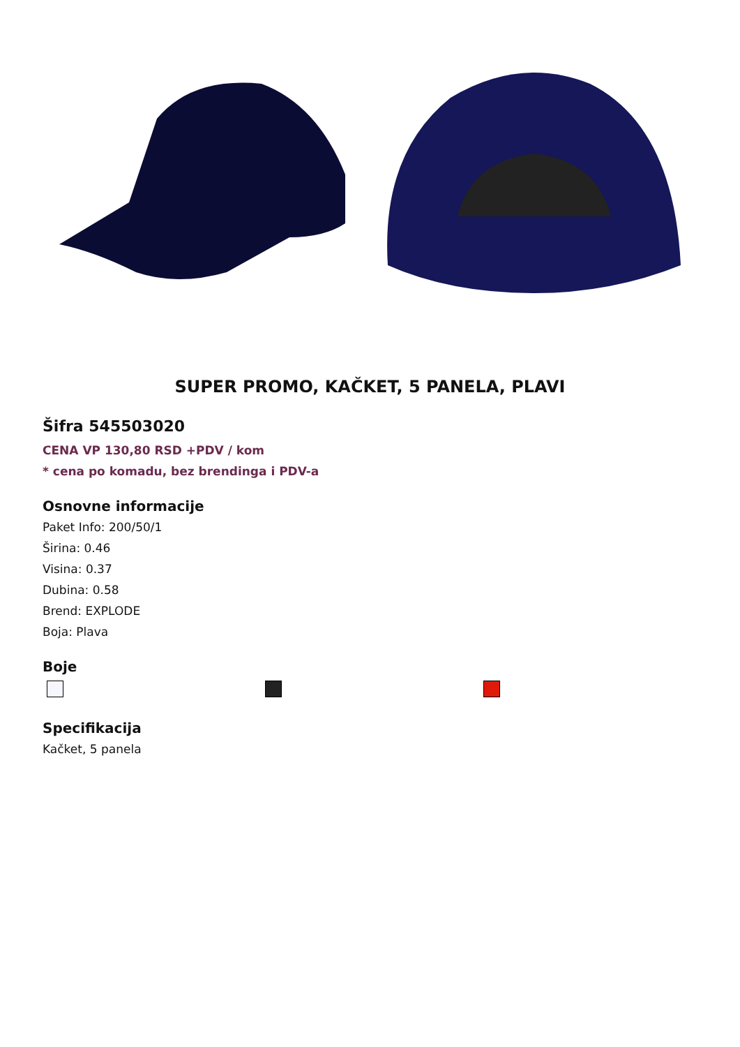SUPER PROMO, KAČKET, 5 PANELA, PLAVI
Šifra 545503020
CENA VP 130,80 RSD +PDV / kom
* cena po komadu, bez brendinga i PDV-a
Osnovne informacije
Paket Info: 200/50/1
Širina: 0.46
Visina: 0.37
Dubina: 0.58
Brend: EXPLODE
Boja: Plava
Boje
Specifikacija
Kačket, 5 panela